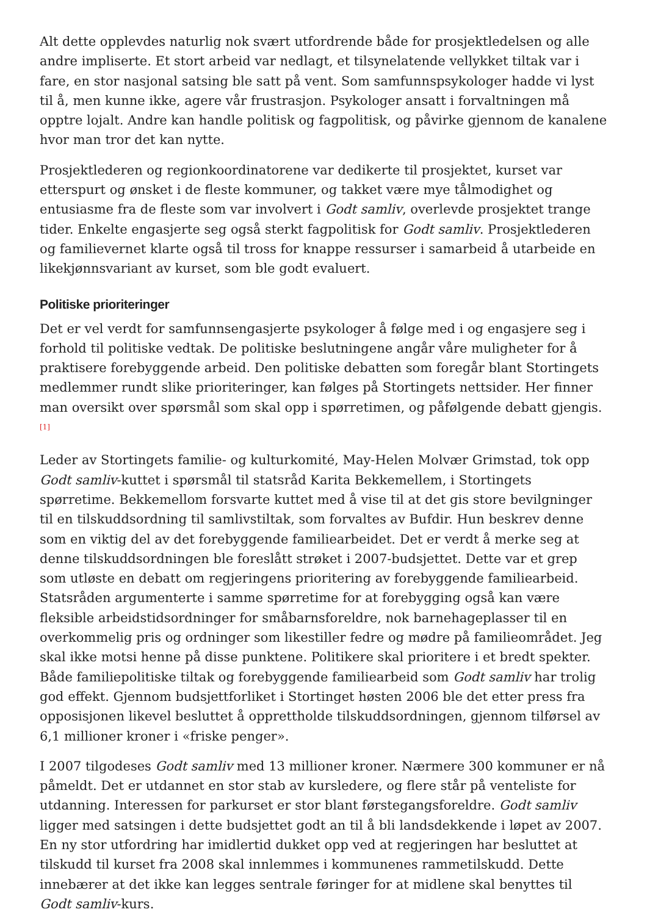Alt dette opplevdes naturlig nok svært utfordrende både for prosjektledelsen og alle andre impliserte. Et stort arbeid var nedlagt, et tilsynelatende vellykket tiltak var i fare, en stor nasjonal satsing ble satt på vent. Som samfunnspsykologer hadde vi lyst til å, men kunne ikke, agere vår frustrasjon. Psykologer ansatt i forvaltningen må opptre lojalt. Andre kan handle politisk og fagpolitisk, og påvirke gjennom de kanalene hvor man tror det kan nytte.
Prosjektlederen og regionkoordinatorene var dedikerte til prosjektet, kurset var etterspurt og ønsket i de fleste kommuner, og takket være mye tålmodighet og entusiasme fra de fleste som var involvert i Godt samliv, overlevde prosjektet trange tider. Enkelte engasjerte seg også sterkt fagpolitisk for Godt samliv. Prosjektlederen og familievernet klarte også til tross for knappe ressurser i samarbeid å utarbeide en likekjønnsvariant av kurset, som ble godt evaluert.
Politiske prioriteringer
Det er vel verdt for samfunnsengasjerte psykologer å følge med i og engasjere seg i forhold til politiske vedtak. De politiske beslutningene angår våre muligheter for å praktisere forebyggende arbeid. Den politiske debatten som foregår blant Stortingets medlemmer rundt slike prioriteringer, kan følges på Stortingets nettsider. Her finner man oversikt over spørsmål som skal opp i spørretimen, og påfølgende debatt gjengis.<sup>[1]</sup>
Leder av Stortingets familie- og kulturkomité, May-Helen Molvær Grimstad, tok opp Godt samliv-kuttet i spørsmål til statsråd Karita Bekkemellem, i Stortingets spørretime. Bekkemellom forsvarte kuttet med å vise til at det gis store bevilgninger til en tilskuddsordning til samlivstiltak, som forvaltes av Bufdir. Hun beskrev denne som en viktig del av det forebyggende familiearbeidet. Det er verdt å merke seg at denne tilskuddsordningen ble foreslått strøket i 2007-budsjettet. Dette var et grep som utløste en debatt om regjeringens prioritering av forebyggende familiearbeid. Statsråden argumenterte i samme spørretime for at forebygging også kan være fleksible arbeidstidsordninger for småbarnsforeldre, nok barnehageplasser til en overkommelig pris og ordninger som likestiller fedre og mødre på familieområdet. Jeg skal ikke motsi henne på disse punktene. Politikere skal prioritere i et bredt spekter. Både familiepolitiske tiltak og forebyggende familiearbeid som Godt samliv har trolig god effekt. Gjennom budsjettforliket i Stortinget høsten 2006 ble det etter press fra opposisjonen likevel besluttet å opprettholde tilskuddsordningen, gjennom tilførsel av 6,1 millioner kroner i «friske penger».
I 2007 tilgodeses Godt samliv med 13 millioner kroner. Nærmere 300 kommuner er nå påmeldt. Det er utdannet en stor stab av kursledere, og flere står på venteliste for utdanning. Interessen for parkurset er stor blant førstegangsforeldre. Godt samliv ligger med satsingen i dette budsjettet godt an til å bli landsdekkende i løpet av 2007. En ny stor utfordring har imidlertid dukket opp ved at regjeringen har besluttet at tilskudd til kurset fra 2008 skal innlemmes i kommunenes rammetilskudd. Dette innebærer at det ikke kan legges sentrale føringer for at midlene skal benyttes til Godt samliv-kurs.